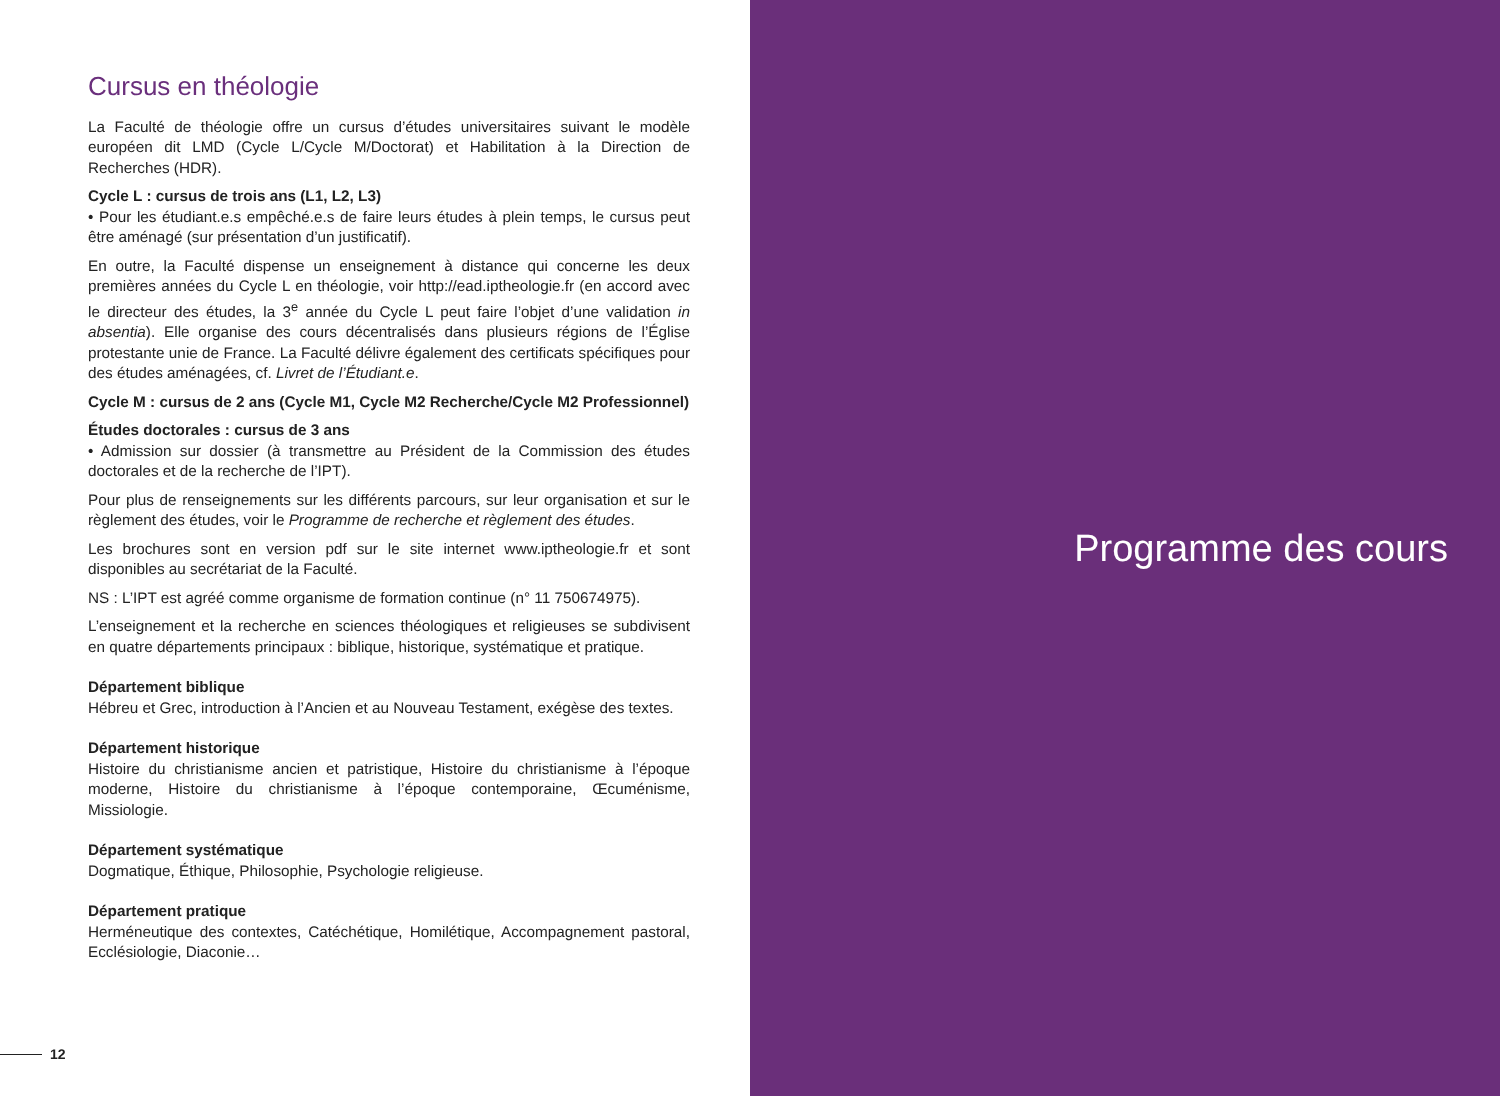Cursus en théologie
La Faculté de théologie offre un cursus d’études universitaires suivant le modèle européen dit LMD (Cycle L/Cycle M/Doctorat) et Habilitation à la Direction de Recherches (HDR).
Cycle L : cursus de trois ans (L1, L2, L3)
• Pour les étudiant.e.s empêché.e.s de faire leurs études à plein temps, le cursus peut être aménagé (sur présentation d’un justificatif).
En outre, la Faculté dispense un enseignement à distance qui concerne les deux premières années du Cycle L en théologie, voir http://ead.iptheologie.fr (en accord avec le directeur des études, la 3<sup>e</sup> année du Cycle L peut faire l’objet d’une validation in absentia). Elle organise des cours décentralisés dans plusieurs régions de l’Église protestante unie de France. La Faculté délivre également des certificats spécifiques pour des études aménagées, cf. Livret de l’Étudiant.e.
Cycle M : cursus de 2 ans (Cycle M1, Cycle M2 Recherche/Cycle M2 Professionnel)
Études doctorales : cursus de 3 ans
• Admission sur dossier (à transmettre au Président de la Commission des études doctorales et de la recherche de l’IPT).
Pour plus de renseignements sur les différents parcours, sur leur organisation et sur le règlement des études, voir le Programme de recherche et règlement des études.
Les brochures sont en version pdf sur le site internet www.iptheologie.fr et sont disponibles au secrétariat de la Faculté.
NS : L’IPT est agréé comme organisme de formation continue (n° 11 750674975).
L’enseignement et la recherche en sciences théologiques et religieuses se subdivisent en quatre départements principaux : biblique, historique, systématique et pratique.
Département biblique
Hébreu et Grec, introduction à l’Ancien et au Nouveau Testament, exégèse des textes.
Département historique
Histoire du christianisme ancien et patristique, Histoire du christianisme à l’époque moderne, Histoire du christianisme à l’époque contemporaine, Œcuménisme, Missiologie.
Département systématique
Dogmatique, Éthique, Philosophie, Psychologie religieuse.
Département pratique
Herméneutique des contextes, Catéchétique, Homilétique, Accompagnement pastoral, Ecclésiologie, Diaconie…
12
Programme des cours